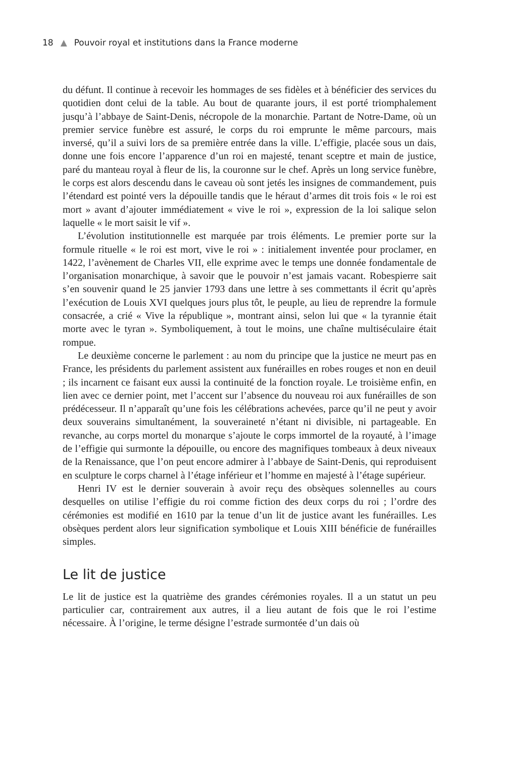18 ▲ Pouvoir royal et institutions dans la France moderne
du défunt. Il continue à recevoir les hommages de ses fidèles et à bénéficier des services du quotidien dont celui de la table. Au bout de quarante jours, il est porté triomphalement jusqu’à l’abbaye de Saint-Denis, nécropole de la monarchie. Partant de Notre-Dame, où un premier service funèbre est assuré, le corps du roi emprunte le même parcours, mais inversé, qu’il a suivi lors de sa première entrée dans la ville. L’effigie, placée sous un dais, donne une fois encore l’apparence d’un roi en majesté, tenant sceptre et main de justice, paré du manteau royal à fleur de lis, la couronne sur le chef. Après un long service funèbre, le corps est alors descendu dans le caveau où sont jetés les insignes de commandement, puis l’étendard est pointé vers la dépouille tandis que le héraut d’armes dit trois fois « le roi est mort » avant d’ajouter immédiatement « vive le roi », expression de la loi salique selon laquelle « le mort saisit le vif ».
L’évolution institutionnelle est marquée par trois éléments. Le premier porte sur la formule rituelle « le roi est mort, vive le roi » : initialement inventée pour proclamer, en 1422, l’avènement de Charles VII, elle exprime avec le temps une donnée fondamentale de l’organisation monarchique, à savoir que le pouvoir n’est jamais vacant. Robespierre sait s’en souvenir quand le 25 janvier 1793 dans une lettre à ses commettants il écrit qu’après l’exécution de Louis XVI quelques jours plus tôt, le peuple, au lieu de reprendre la formule consacrée, a crié « Vive la république », montrant ainsi, selon lui que « la tyrannie était morte avec le tyran ». Symboliquement, à tout le moins, une chaîne multiséculaire était rompue.
Le deuxième concerne le parlement : au nom du principe que la justice ne meurt pas en France, les présidents du parlement assistent aux funérailles en robes rouges et non en deuil ; ils incarnent ce faisant eux aussi la continuité de la fonction royale. Le troisième enfin, en lien avec ce dernier point, met l’accent sur l’absence du nouveau roi aux funérailles de son prédécesseur. Il n’apparaît qu’une fois les célébrations achevées, parce qu’il ne peut y avoir deux souverains simultanément, la souveraineté n’étant ni divisible, ni partageable. En revanche, au corps mortel du monarque s’ajoute le corps immortel de la royauté, à l’image de l’effigie qui surmonte la dépouille, ou encore des magnifiques tombeaux à deux niveaux de la Renaissance, que l’on peut encore admirer à l’abbaye de Saint-Denis, qui reproduisent en sculpture le corps charnel à l’étage inférieur et l’homme en majesté à l’étage supérieur.
Henri IV est le dernier souverain à avoir reçu des obsèques solennelles au cours desquelles on utilise l’effigie du roi comme fiction des deux corps du roi ; l’ordre des cérémonies est modifié en 1610 par la tenue d’un lit de justice avant les funérailles. Les obsèques perdent alors leur signification symbolique et Louis XIII bénéficie de funérailles simples.
Le lit de justice
Le lit de justice est la quatrième des grandes cérémonies royales. Il a un statut un peu particulier car, contrairement aux autres, il a lieu autant de fois que le roi l’estime nécessaire. À l’origine, le terme désigne l’estrade surmontée d’un dais où